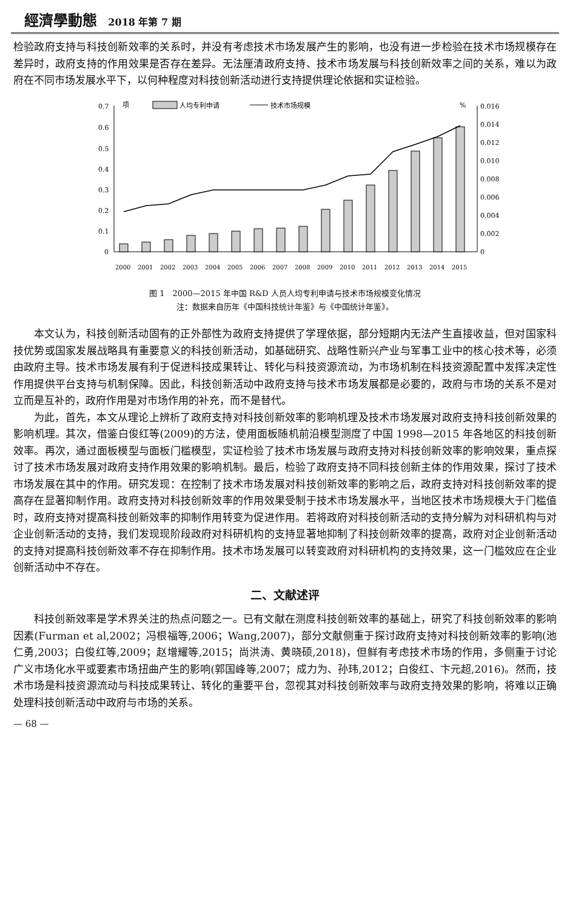經濟學動態 2018 年第 7 期
检验政府支持与科技创新效率的关系时，并没有考虑技术市场发展产生的影响，也没有进一步检验在技术市场规模存在差异时，政府支持的作用效果是否存在差异。无法厘清政府支持、技术市场发展与科技创新效率之间的关系，难以为政府在不同市场发展水平下，以何种程度对科技创新活动进行支持提供理论依据和实证检验。
0.7
0.6
0.5
0.4
0.3
0.2
0.1
0
项
人均专利申请
技术市场规模
%
0.016
0.014
0.012
0.010
0.008
0.006
0.004
0.002
0
2000
2001
2002
2003
2004
2005
2006
2007
2008
2009
2010
2011
2012
2013
2014
2015
图 1　2000—2015 年中国 R&D 人员人均专利申请与技术市场规模变化情况
注：数据来自历年《中国科技统计年鉴》与《中国统计年鉴》。
本文认为，科技创新活动固有的正外部性为政府支持提供了学理依据，部分短期内无法产生直接收益，但对国家科技优势或国家发展战略具有重要意义的科技创新活动，如基础研究、战略性新兴产业与军事工业中的核心技术等，必须由政府主导。技术市场发展有利于促进科技成果转让、转化与科技资源流动，为市场机制在科技资源配置中发挥决定性作用提供平台支持与机制保障。因此，科技创新活动中政府支持与技术市场发展都是必要的，政府与市场的关系不是对立而是互补的，政府作用是对市场作用的补充，而不是替代。
为此，首先，本文从理论上辨析了政府支持对科技创新效率的影响机理及技术市场发展对政府支持科技创新效果的影响机理。其次，借鉴白俊红等(2009)的方法，使用面板随机前沿模型测度了中国 1998—2015 年各地区的科技创新效率。再次，通过面板模型与面板门槛模型，实证检验了技术市场发展与政府支持对科技创新效率的影响效果，重点探讨了技术市场发展对政府支持作用效果的影响机制。最后，检验了政府支持不同科技创新主体的作用效果，探讨了技术市场发展在其中的作用。研究发现：在控制了技术市场发展对科技创新效率的影响之后，政府支持对科技创新效率的提高存在显著抑制作用。政府支持对科技创新效率的作用效果受制于技术市场发展水平，当地区技术市场规模大于门槛值时，政府支持对提高科技创新效率的抑制作用转变为促进作用。若将政府对科技创新活动的支持分解为对科研机构与对企业创新活动的支持，我们发现现阶段政府对科研机构的支持显著地抑制了科技创新效率的提高，政府对企业创新活动的支持对提高科技创新效率不存在抑制作用。技术市场发展可以转变政府对科研机构的支持效果，这一门槛效应在企业创新活动中不存在。
二、文献述评
科技创新效率是学术界关注的热点问题之一。已有文献在测度科技创新效率的基础上，研究了科技创新效率的影响因素(Furman et al,2002；冯根福等,2006；Wang,2007)，部分文献侧重于探讨政府支持对科技创新效率的影响(池仁勇,2003；白俊红等,2009；赵增耀等,2015；尚洪涛、黄晓硕,2018)，但鲜有考虑技术市场的作用，多侧重于讨论广义市场化水平或要素市场扭曲产生的影响(郭国峰等,2007；成力为、孙玮,2012；白俊红、卞元超,2016)。然而，技术市场是科技资源流动与科技成果转让、转化的重要平台，忽视其对科技创新效率与政府支持效果的影响，将难以正确处理科技创新活动中政府与市场的关系。
— 68 —